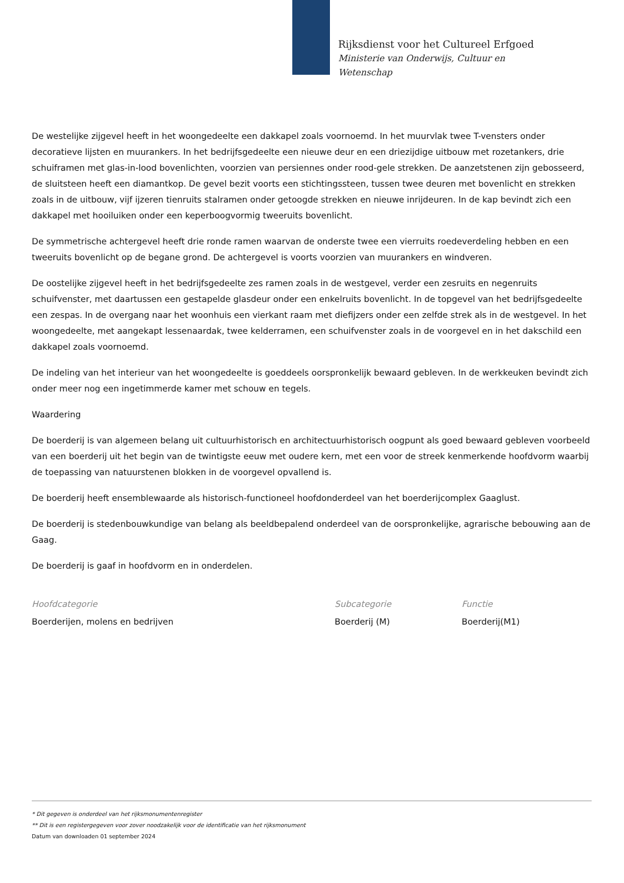Rijksdienst voor het Cultureel Erfgoed
Ministerie van Onderwijs, Cultuur en
Wetenschap
De westelijke zijgevel heeft in het woongedeelte een dakkapel zoals voornoemd. In het muurvlak twee T-vensters onder decoratieve lijsten en muurankers. In het bedrijfsgedeelte een nieuwe deur en een driezijdige uitbouw met rozetankers, drie schuiframen met glas-in-lood bovenlichten, voorzien van persiennes onder rood-gele strekken. De aanzetstenen zijn gebosseerd, de sluitsteen heeft een diamantkop. De gevel bezit voorts een stichtingssteen, tussen twee deuren met bovenlicht en strekken zoals in de uitbouw, vijf ijzeren tienruits stalramen onder getoogde strekken en nieuwe inrijdeuren. In de kap bevindt zich een dakkapel met hooiluiken onder een keperboogvormig tweeruits bovenlicht.
De symmetrische achtergevel heeft drie ronde ramen waarvan de onderste twee een vierruits roedeverdeling hebben en een tweeruits bovenlicht op de begane grond. De achtergevel is voorts voorzien van muurankers en windveren.
De oostelijke zijgevel heeft in het bedrijfsgedeelte zes ramen zoals in de westgevel, verder een zesruits en negenruits schuifvenster, met daartussen een gestapelde glasdeur onder een enkelruits bovenlicht. In de topgevel van het bedrijfsgedeelte een zespas. In de overgang naar het woonhuis een vierkant raam met diefijzers onder een zelfde strek als in de westgevel. In het woongedeelte, met aangekapt lessenaardak, twee kelderramen, een schuifvenster zoals in de voorgevel en in het dakschild een dakkapel zoals voornoemd.
De indeling van het interieur van het woongedeelte is goeddeels oorspronkelijk bewaard gebleven. In de werkkeuken bevindt zich onder meer nog een ingetimmerde kamer met schouw en tegels.
Waardering
De boerderij is van algemeen belang uit cultuurhistorisch en architectuurhistorisch oogpunt als goed bewaard gebleven voorbeeld van een boerderij uit het begin van de twintigste eeuw met oudere kern, met een voor de streek kenmerkende hoofdvorm waarbij de toepassing van natuurstenen blokken in de voorgevel opvallend is.
De boerderij heeft ensemblewaarde als historisch-functioneel hoofdonderdeel van het boerderijcomplex Gaaglust.
De boerderij is stedenbouwkundige van belang als beeldbepalend onderdeel van de oorspronkelijke, agrarische bebouwing aan de Gaag.
De boerderij is gaaf in hoofdvorm en in onderdelen.
Hoofdcategorie
Boerderijen, molens en bedrijven
Subcategorie
Boerderij (M)
Functie
Boerderij(M1)
* Dit gegeven is onderdeel van het rijksmonumentenregister
** Dit is een registergegeven voor zover noodzakelijk voor de identificatie van het rijksmonument
Datum van downloaden 01 september 2024